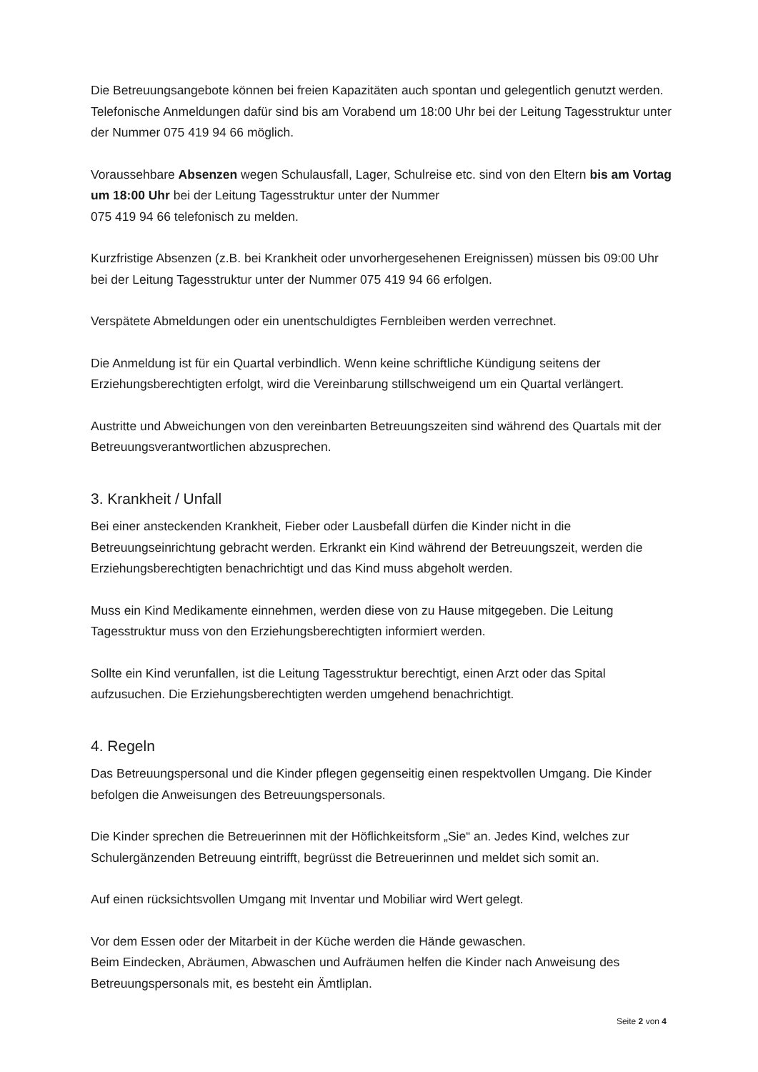Die Betreuungsangebote können bei freien Kapazitäten auch spontan und gelegentlich genutzt werden. Telefonische Anmeldungen dafür sind bis am Vorabend um 18:00 Uhr bei der Leitung Tagesstruktur unter der Nummer 075 419 94 66 möglich.
Voraussehbare Absenzen wegen Schulausfall, Lager, Schulreise etc. sind von den Eltern bis am Vortag um 18:00 Uhr bei der Leitung Tagesstruktur unter der Nummer
075 419 94 66 telefonisch zu melden.
Kurzfristige Absenzen (z.B. bei Krankheit oder unvorhergesehenen Ereignissen) müssen bis 09:00 Uhr bei der Leitung Tagesstruktur unter der Nummer 075 419 94 66 erfolgen.
Verspätete Abmeldungen oder ein unentschuldigtes Fernbleiben werden verrechnet.
Die Anmeldung ist für ein Quartal verbindlich. Wenn keine schriftliche Kündigung seitens der Erziehungsberechtigten erfolgt, wird die Vereinbarung stillschweigend um ein Quartal verlängert.
Austritte und Abweichungen von den vereinbarten Betreuungszeiten sind während des Quartals mit der Betreuungsverantwortlichen abzusprechen.
3. Krankheit / Unfall
Bei einer ansteckenden Krankheit, Fieber oder Lausbefall dürfen die Kinder nicht in die Betreuungseinrichtung gebracht werden. Erkrankt ein Kind während der Betreuungszeit, werden die Erziehungsberechtigten benachrichtigt und das Kind muss abgeholt werden.
Muss ein Kind Medikamente einnehmen, werden diese von zu Hause mitgegeben. Die Leitung Tagesstruktur muss von den Erziehungsberechtigten informiert werden.
Sollte ein Kind verunfallen, ist die Leitung Tagesstruktur berechtigt, einen Arzt oder das Spital aufzusuchen. Die Erziehungsberechtigten werden umgehend benachrichtigt.
4. Regeln
Das Betreuungspersonal und die Kinder pflegen gegenseitig einen respektvollen Umgang. Die Kinder befolgen die Anweisungen des Betreuungspersonals.
Die Kinder sprechen die Betreuerinnen mit der Höflichkeitsform „Sie“ an. Jedes Kind, welches zur Schulergänzenden Betreuung eintrifft, begrüsst die Betreuerinnen und meldet sich somit an.
Auf einen rücksichtsvollen Umgang mit Inventar und Mobiliar wird Wert gelegt.
Vor dem Essen oder der Mitarbeit in der Küche werden die Hände gewaschen.
Beim Eindecken, Abräumen, Abwaschen und Aufräumen helfen die Kinder nach Anweisung des Betreuungspersonals mit, es besteht ein Ämtliplan.
Seite 2 von 4